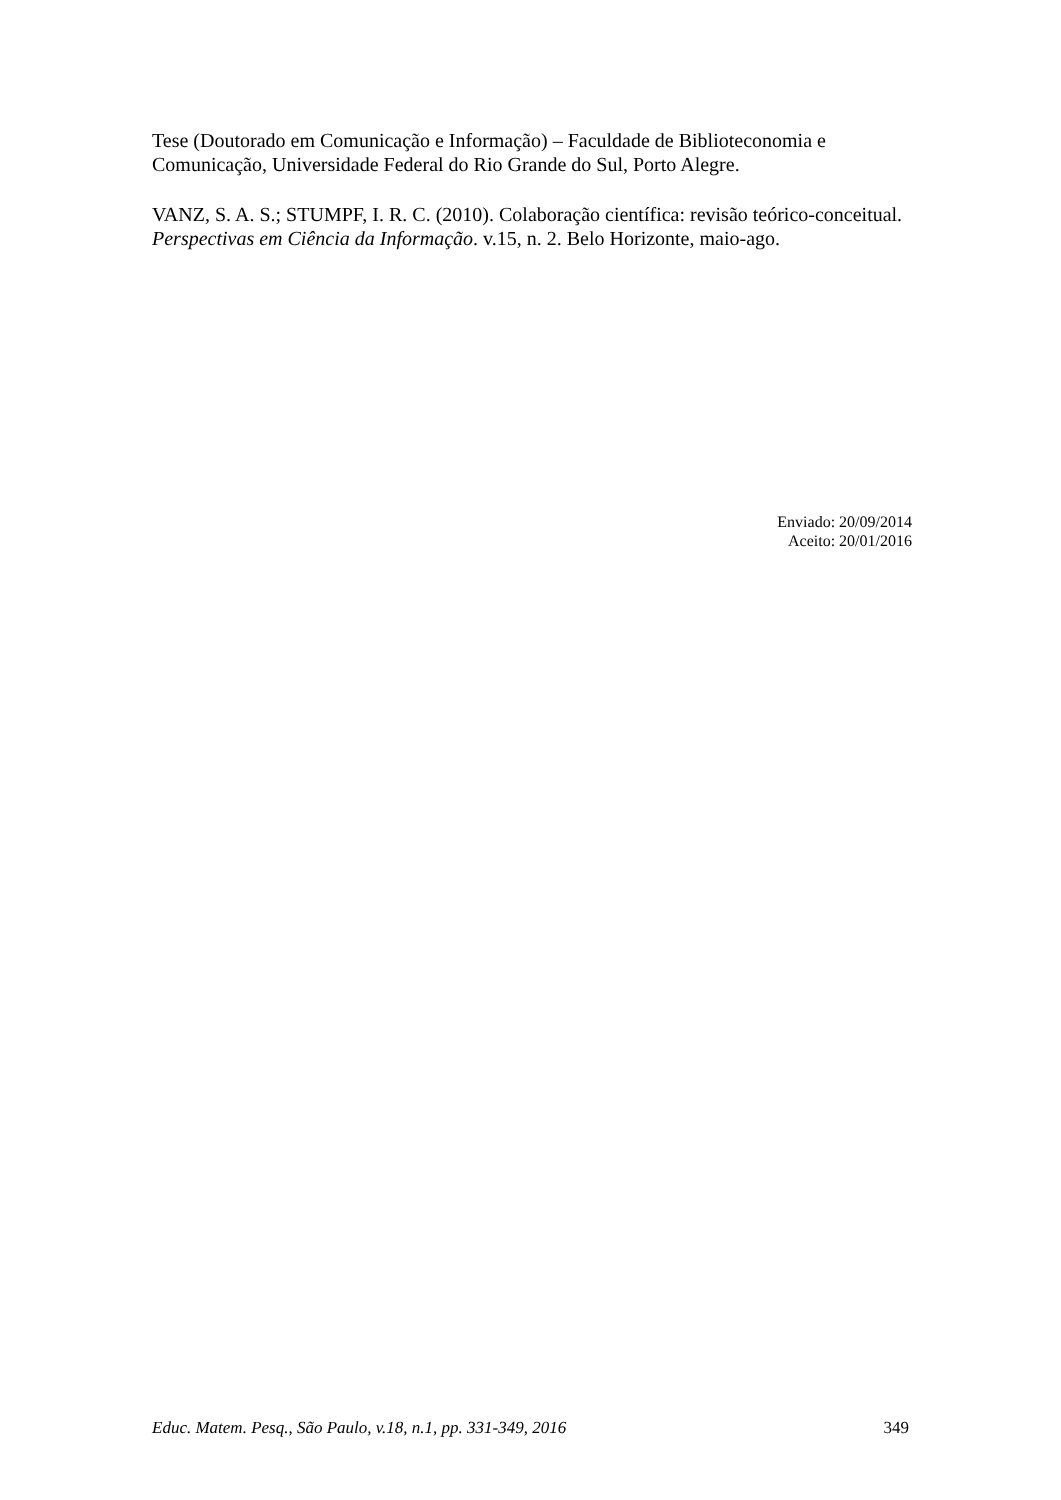Tese (Doutorado em Comunicação e Informação) – Faculdade de Biblioteconomia e Comunicação, Universidade Federal do Rio Grande do Sul, Porto Alegre.
VANZ, S. A. S.; STUMPF, I. R. C. (2010). Colaboração científica: revisão teórico-conceitual. Perspectivas em Ciência da Informação. v.15, n. 2. Belo Horizonte, maio-ago.
Enviado: 20/09/2014
Aceito: 20/01/2016
Educ. Matem. Pesq., São Paulo, v.18, n.1, pp. 331-349, 2016 349